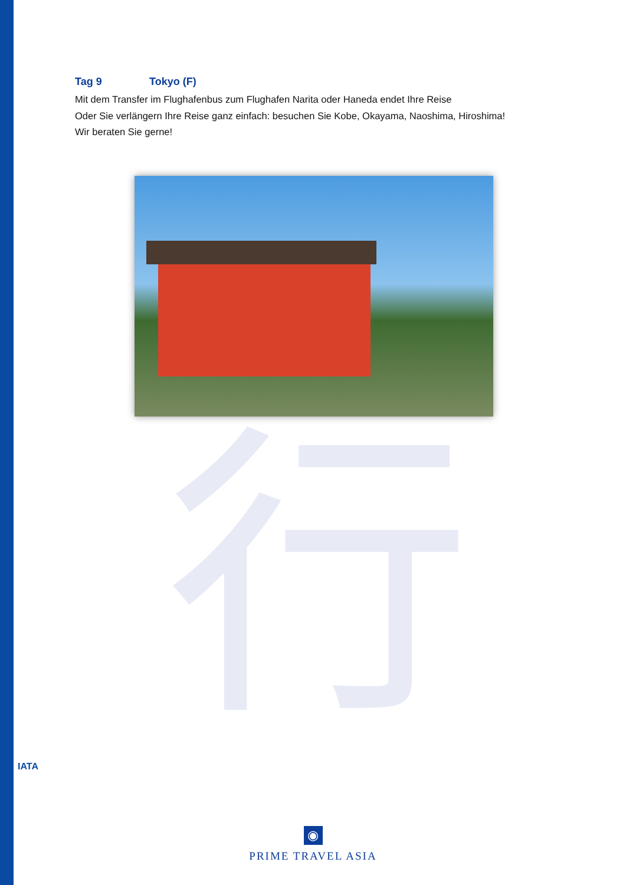行
Tag 9 Tokyo (F)
Mit dem Transfer im Flughafenbus zum Flughafen Narita oder Haneda endet Ihre Reise
Oder Sie verlängern Ihre Reise ganz einfach: besuchen Sie Kobe, Okayama, Naoshima, Hiroshima!
Wir beraten Sie gerne!
IATA
◉
PRIME TRAVEL ASIA